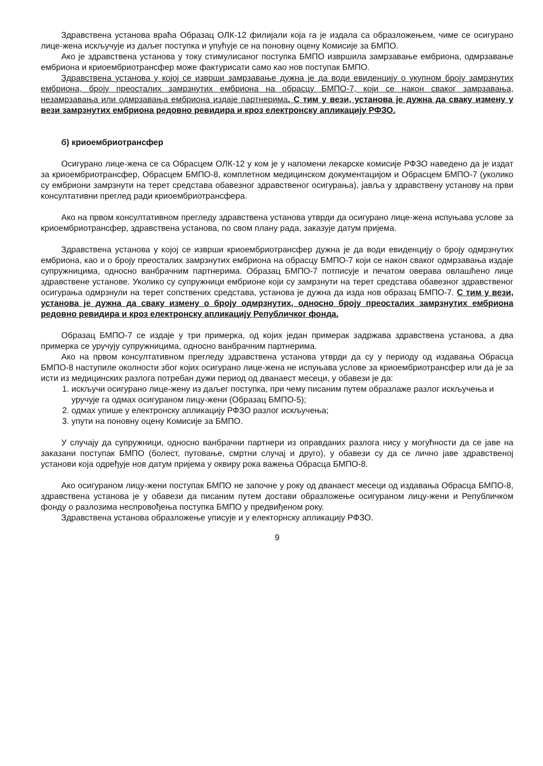Здравствена установа враћа Образац ОЛК-12 филијали која га је издала са образложењем, чиме се осигурано лице-жена искључује из даљег поступка и упућује се на поновну оцену Комисије за БМПО.
Ако је здравствена установа у току стимулисаног поступка БМПО извршила замрзавање ембриона, одмрзавање ембриона и криоембриотрансфер може фактурисати само као нов поступак БМПО.
Здравствена установа у којој се изврши замрзавање дужна је да води евиденцију о укупном броју замрзнутих ембриона, броју преосталих замрзнутих ембриона на обрасцу БМПО-7, који се након сваког замрзавања, незамрзавања или одмрзавања ембриона издаје партнерима. С тим у вези, установа је дужна да сваку измену у вези замрзнутих ембриона редовно ревидира и кроз електронску апликацију РФЗО.
б) криоембриотрансфер
Осигурано лице-жена се са Обрасцем ОЛК-12 у ком је у напомени лекарске комисије РФЗО наведено да је издат за криоембриотрансфер, Обрасцем БМПО-8, комплетном медицинском документацијом и Обрасцем БМПО-7 (уколико су ембриони замрзнути на терет средстава обавезног здравственог осигурања), јавља у здравствену установу на први консултативни преглед ради криоембриотрансфера.
Ако на првом консултативном прегледу здравствена установа утврди да осигурано лице-жена испуњава услове за криоембриотрансфер, здравствена установа, по свом плану рада, заказује датум пријема.
Здравствена установа у којој се изврши криоембриотрансфер дужна је да води евиденцију о броју одмрзнутих ембриона, као и о броју преосталих замрзнутих ембриона на обрасцу БМПО-7 који се након сваког одмрзавања издаје супружницима, односно ванбрачним партнерима. Образац БМПО-7 потписује и печатом оверава овлашћено лице здравствене установе. Уколико су супружници ембрионе који су замрзнути на терет средстава обавезног здравственог осигурања одмрзнули на терет сопствених средстава, установа је дужна да изда нов образац БМПО-7. С тим у вези, установа је дужна да сваку измену о броју одмрзнутих, односно броју преосталих замрзнутих ембриона редовно ревидира и кроз електронску апликацију Републичког фонда.
Образац БМПО-7 се издаје у три примерка, од којих један примерак задржава здравствена установа, а два примерка се уручују супружницима, односно ванбрачним партнерима.
Ако на првом консултативном прегледу здравствена установа утврди да су у периоду од издавања Обрасца БМПО-8 наступиле околности због којих осигурано лице-жена не испуњава услове за криоембриотрансфер или да је за исти из медицинских разлога потребан дужи период од дванаест месеци, у обавези је да:
1. искључи осигурано лице-жену из даљег поступка, при чему писаним путем образлаже разлог искључења и уручује га одмах осигураном лицу-жени (Образац БМПО-5);
2. одмах упише у електронску апликацију РФЗО разлог искључења;
3. упути на поновну оцену Комисије за БМПО.
У случају да супружници, односно ванбрачни партнери из оправданих разлога нису у могућности да се јаве на заказани поступак БМПО (болест, путовање, смртни случај и друго), у обавези су да се лично јаве здравственој установи која одређује нов датум пријема у оквиру рока важења Обрасца БМПО-8.
Ако осигураном лицу-жени поступак БМПО не започне у року од дванаест месеци од издавања Обрасца БМПО-8, здравствена установа је у обавези да писаним путем достави образложење осигураном лицу-жени и Републичком фонду о разлозима неспровођења поступка БМПО у предвиђеном року.
Здравствена установа образложење уписује и у електорнску апликацију РФЗО.
9